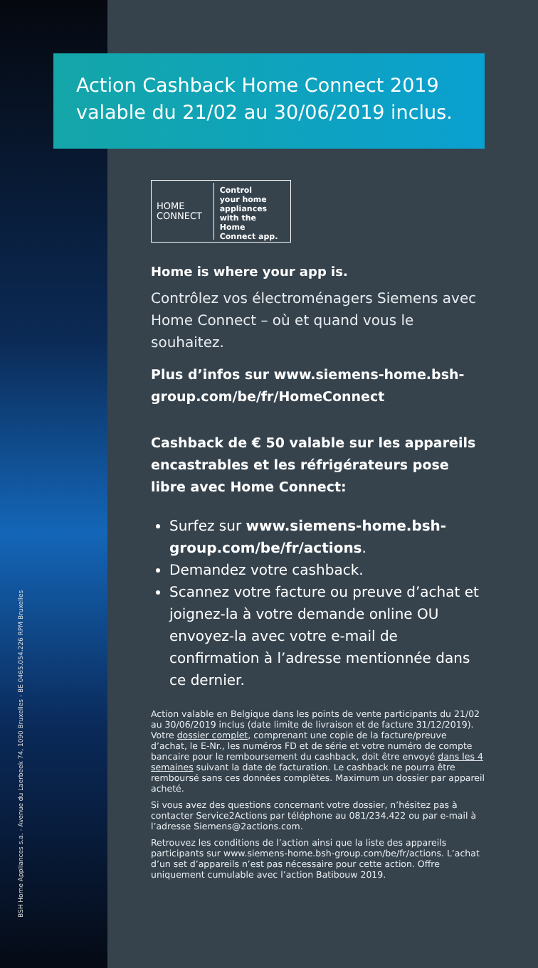BSH Home Appliances s.a. - Avenue du Laerbeek 74, 1090 Bruxelles - BE 0465.054.226 RPM Bruxelles
Action Cashback Home Connect 2019
valable du 21/02 au 30/06/2019 inclus.
HOME
CONNECT
Control
your home
appliances
with the Home
Connect app.
Home is where your app is.
Contrôlez vos électroménagers Siemens avec Home Connect – où et quand vous le souhaitez.
Plus d’infos sur www.siemens-home.bsh-group.com/be/fr/HomeConnect
Cashback de € 50 valable sur les appareils encastrables et les réfrigérateurs pose libre avec Home Connect:
Surfez sur www.siemens-home.bsh-group.com/be/fr/actions.
Demandez votre cashback.
Scannez votre facture ou preuve d’achat et joignez-la à votre demande online OU envoyez-la avec votre e-mail de confirmation à l’adresse mentionnée dans ce dernier.
Action valable en Belgique dans les points de vente participants du 21/02 au 30/06/2019 inclus (date limite de livraison et de facture 31/12/2019). Votre dossier complet, comprenant une copie de la facture/preuve d’achat, le E-Nr., les numéros FD et de série et votre numéro de compte bancaire pour le remboursement du cashback, doit être envoyé dans les 4 semaines suivant la date de facturation. Le cashback ne pourra être remboursé sans ces données complètes. Maximum un dossier par appareil acheté.
Si vous avez des questions concernant votre dossier, n’hésitez pas à contacter Service2Actions par téléphone au 081/234.422 ou par e-mail à l’adresse Siemens@2actions.com.
Retrouvez les conditions de l’action ainsi que la liste des appareils participants sur www.siemens-home.bsh-group.com/be/fr/actions. L’achat d’un set d’appareils n’est pas nécessaire pour cette action. Offre uniquement cumulable avec l’action Batibouw 2019.